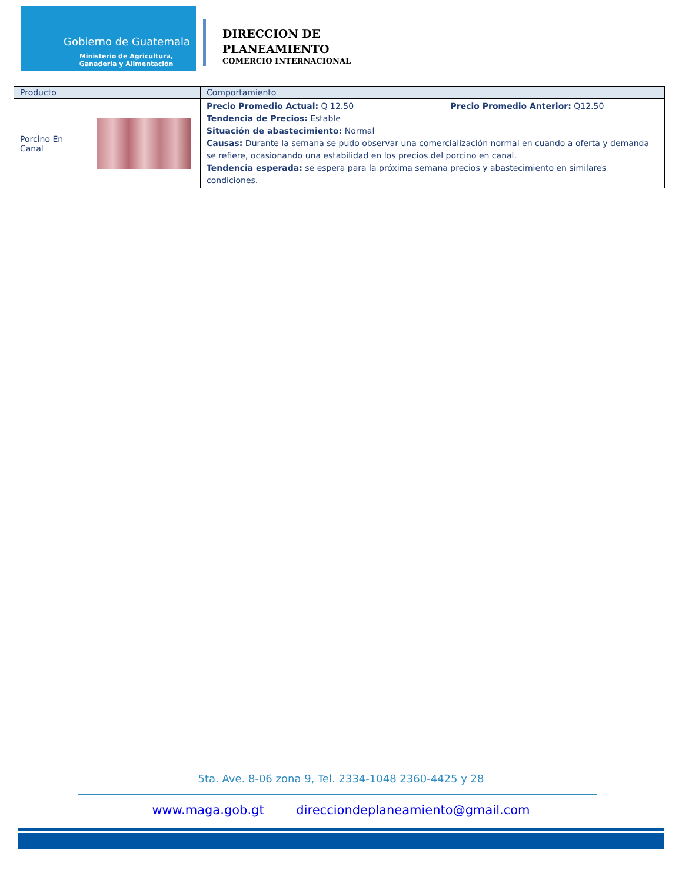Gobierno de Guatemala
Ministerio de Agricultura,
Ganadería y Alimentación
DIRECCION DE
PLANEAMIENTO
COMERCIO INTERNACIONAL
| Producto | | Comportamiento |
| --- | --- | --- |
| Porcino En Canal | | Precio Promedio Actual: Q 12.50 Precio Promedio Anterior: Q12.50 Tendencia de Precios: Estable Situación de abastecimiento: Normal Causas: Durante la semana se pudo observar una comercialización normal en cuando a oferta y demanda se refiere, ocasionando una estabilidad en los precios del porcino en canal. Tendencia esperada: se espera para la próxima semana precios y abastecimiento en similares condiciones. |
5ta. Ave. 8-06 zona 9, Tel. 2334-1048 2360-4425 y 28
www.maga.gob.gt direcciondeplaneamiento@gmail.com